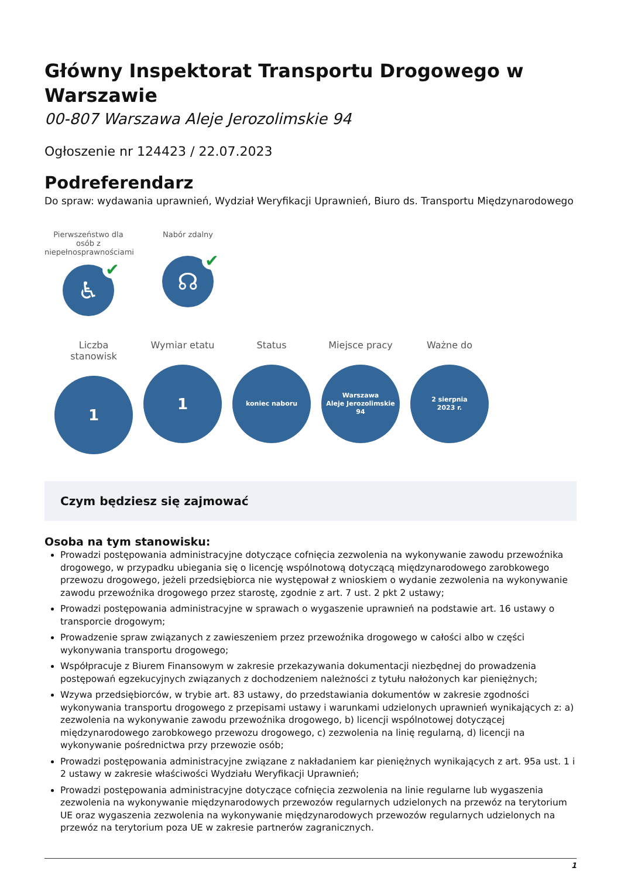Główny Inspektorat Transportu Drogowego w Warszawie
00-807 Warszawa Aleje Jerozolimskie 94
Ogłoszenie nr 124423 / 22.07.2023
Podreferendarz
Do spraw: wydawania uprawnień, Wydział Weryfikacji Uprawnień, Biuro ds. Transportu Międzynarodowego
Pierwszeństwo dla osób z niepełnosprawnościami
♿ ✔
Nabór zdalny
☊ ✔
Liczba stanowisk
1
Wymiar etatu
1
Status
koniec naboru
Miejsce pracy
Warszawa
Aleje Jerozolimskie
94
Ważne do
2 sierpnia
2023 r.
Czym będziesz się zajmować
Osoba na tym stanowisku:
Prowadzi postępowania administracyjne dotyczące cofnięcia zezwolenia na wykonywanie zawodu przewoźnika drogowego, w przypadku ubiegania się o licencję wspólnotową dotyczącą międzynarodowego zarobkowego przewozu drogowego, jeżeli przedsiębiorca nie występował z wnioskiem o wydanie zezwolenia na wykonywanie zawodu przewoźnika drogowego przez starostę, zgodnie z art. 7 ust. 2 pkt 2 ustawy;
Prowadzi postępowania administracyjne w sprawach o wygaszenie uprawnień na podstawie art. 16 ustawy o transporcie drogowym;
Prowadzenie spraw związanych z zawieszeniem przez przewoźnika drogowego w całości albo w części wykonywania transportu drogowego;
Współpracuje z Biurem Finansowym w zakresie przekazywania dokumentacji niezbędnej do prowadzenia postępowań egzekucyjnych związanych z dochodzeniem należności z tytułu nałożonych kar pieniężnych;
Wzywa przedsiębiorców, w trybie art. 83 ustawy, do przedstawiania dokumentów w zakresie zgodności wykonywania transportu drogowego z przepisami ustawy i warunkami udzielonych uprawnień wynikających z: a) zezwolenia na wykonywanie zawodu przewoźnika drogowego, b) licencji wspólnotowej dotyczącej międzynarodowego zarobkowego przewozu drogowego, c) zezwolenia na linię regularną, d) licencji na wykonywanie pośrednictwa przy przewozie osób;
Prowadzi postępowania administracyjne związane z nakładaniem kar pieniężnych wynikających z art. 95a ust. 1 i 2 ustawy w zakresie właściwości Wydziału Weryfikacji Uprawnień;
Prowadzi postępowania administracyjne dotyczące cofnięcia zezwolenia na linie regularne lub wygaszenia zezwolenia na wykonywanie międzynarodowych przewozów regularnych udzielonych na przewóz na terytorium UE oraz wygaszenia zezwolenia na wykonywanie międzynarodowych przewozów regularnych udzielonych na przewóz na terytorium poza UE w zakresie partnerów zagranicznych.
1